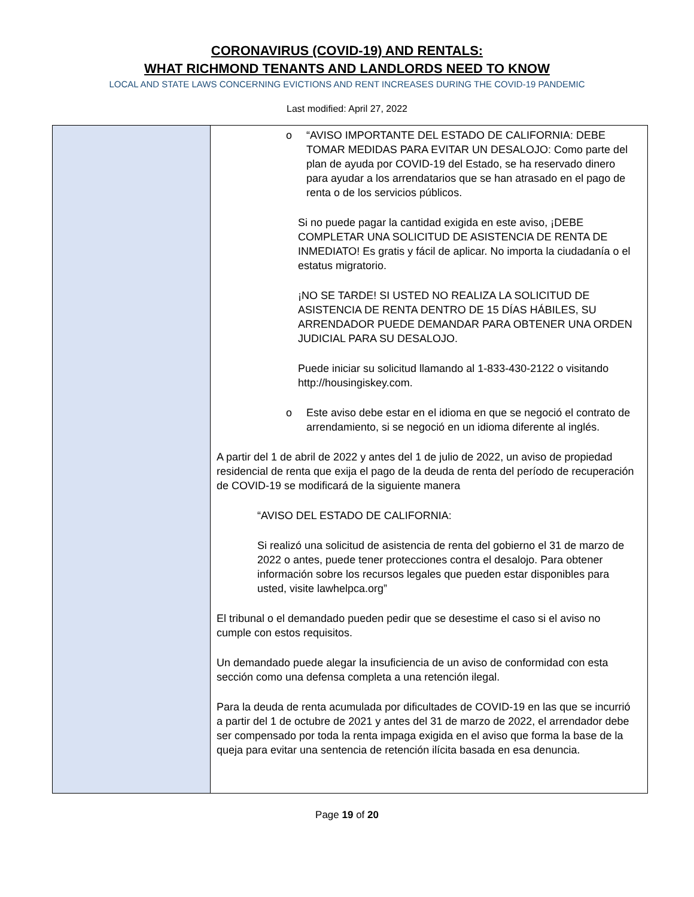CORONAVIRUS (COVID-19) AND RENTALS:
WHAT RICHMOND TENANTS AND LANDLORDS NEED TO KNOW
LOCAL AND STATE LAWS CONCERNING EVICTIONS AND RENT INCREASES DURING THE COVID-19 PANDEMIC
Last modified: April 27, 2022
| | o “AVISO IMPORTANTE DEL ESTADO DE CALIFORNIA: DEBE TOMAR MEDIDAS PARA EVITAR UN DESALOJO: Como parte del plan de ayuda por COVID-19 del Estado, se ha reservado dinero para ayudar a los arrendatarios que se han atrasado en el pago de renta o de los servicios públicos. Si no puede pagar la cantidad exigida en este aviso, ¡DEBE COMPLETAR UNA SOLICITUD DE ASISTENCIA DE RENTA DE INMEDIATO! Es gratis y fácil de aplicar. No importa la ciudadanía o el estatus migratorio. ¡NO SE TARDE! SI USTED NO REALIZA LA SOLICITUD DE ASISTENCIA DE RENTA DENTRO DE 15 DÍAS HÁBILES, SU ARRENDADOR PUEDE DEMANDAR PARA OBTENER UNA ORDEN JUDICIAL PARA SU DESALOJO. Puede iniciar su solicitud llamando al 1-833-430-2122 o visitando http://housingiskey.com. o Este aviso debe estar en el idioma en que se negoció el contrato de arrendamiento, si se negoció en un idioma diferente al inglés. A partir del 1 de abril de 2022 y antes del 1 de julio de 2022, un aviso de propiedad residencial de renta que exija el pago de la deuda de renta del período de recuperación de COVID-19 se modificará de la siguiente manera “AVISO DEL ESTADO DE CALIFORNIA: Si realizó una solicitud de asistencia de renta del gobierno el 31 de marzo de 2022 o antes, puede tener protecciones contra el desalojo. Para obtener información sobre los recursos legales que pueden estar disponibles para usted, visite lawhelpca.org” El tribunal o el demandado pueden pedir que se desestime el caso si el aviso no cumple con estos requisitos. Un demandado puede alegar la insuficiencia de un aviso de conformidad con esta sección como una defensa completa a una retención ilegal. Para la deuda de renta acumulada por dificultades de COVID-19 en las que se incurrió a partir del 1 de octubre de 2021 y antes del 31 de marzo de 2022, el arrendador debe ser compensado por toda la renta impaga exigida en el aviso que forma la base de la queja para evitar una sentencia de retención ilícita basada en esa denuncia. |
Page 19 of 20